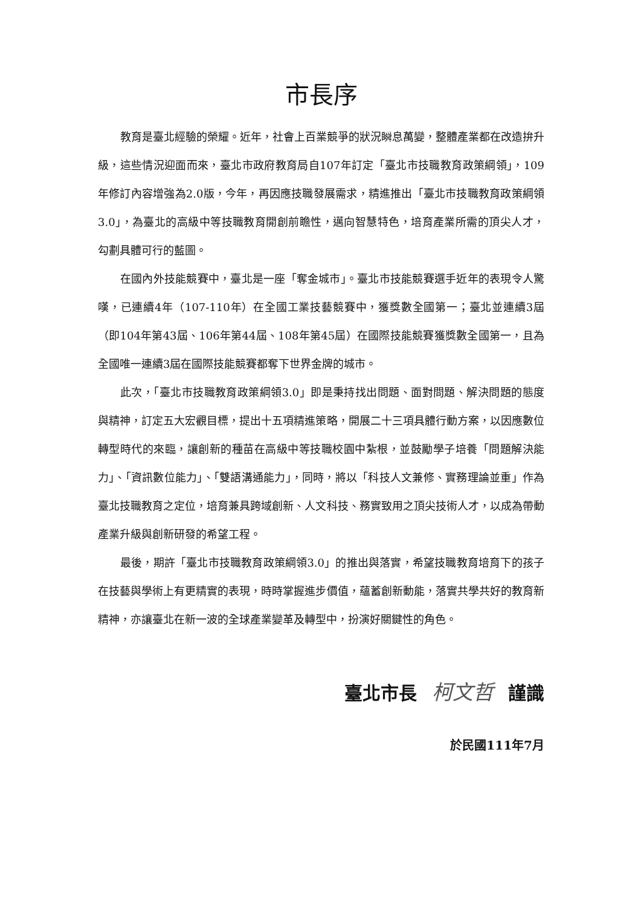市長序
教育是臺北經驗的榮耀。近年，社會上百業競爭的狀況瞬息萬變，整體產業都在改造拚升級，這些情況迎面而來，臺北市政府教育局自107年訂定「臺北市技職教育政策綱領」，109年修訂內容增強為2.0版，今年，再因應技職發展需求，精進推出「臺北市技職教育政策綱領3.0」，為臺北的高級中等技職教育開創前瞻性，邁向智慧特色，培育產業所需的頂尖人才，勾劃具體可行的藍圖。
在國內外技能競賽中，臺北是一座「奪金城市」。臺北市技能競賽選手近年的表現令人驚嘆，已連續4年（107-110年）在全國工業技藝競賽中，獲獎數全國第一；臺北並連續3屆（即104年第43屆、106年第44屆、108年第45屆）在國際技能競賽獲獎數全國第一，且為全國唯一連續3屆在國際技能競賽都奪下世界金牌的城市。
此次，「臺北市技職教育政策綱領3.0」即是秉持找出問題、面對問題、解決問題的態度與精神，訂定五大宏觀目標，提出十五項精進策略，開展二十三項具體行動方案，以因應數位轉型時代的來臨，讓創新的種苗在高級中等技職校園中紮根，並鼓勵學子培養「問題解決能力」、「資訊數位能力」、「雙語溝通能力」，同時，將以「科技人文兼修、實務理論並重」作為臺北技職教育之定位，培育兼具跨域創新、人文科技、務實致用之頂尖技術人才，以成為帶動產業升級與創新研發的希望工程。
最後，期許「臺北市技職教育政策綱領3.0」的推出與落實，希望技職教育培育下的孩子在技藝與學術上有更精實的表現，時時掌握進步價值，蘊蓄創新動能，落實共學共好的教育新精神，亦讓臺北在新一波的全球產業變革及轉型中，扮演好關鍵性的角色。
臺北市長 柯文哲 謹識
於民國111年7月